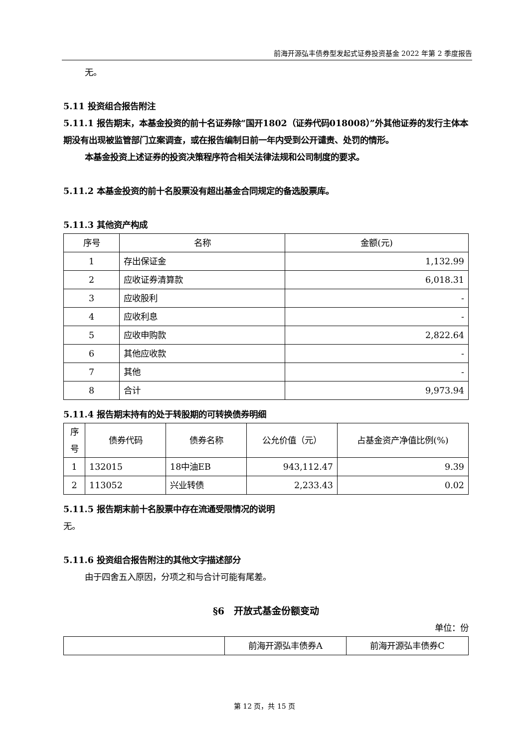前海开源弘丰债券型发起式证券投资基金 2022 年第 2 季度报告
无。
5.11 投资组合报告附注
5.11.1 报告期末，本基金投资的前十名证券除“国开1802（证券代码018008）”外其他证券的发行主体本期没有出现被监管部门立案调查，或在报告编制日前一年内受到公开谴责、处罚的情形。
本基金投资上述证券的投资决策程序符合相关法律法规和公司制度的要求。
5.11.2 本基金投资的前十名股票没有超出基金合同规定的备选股票库。
5.11.3 其他资产构成
| 序号 | 名称 | 金额(元) |
| --- | --- | --- |
| 1 | 存出保证金 | 1,132.99 |
| 2 | 应收证券清算款 | 6,018.31 |
| 3 | 应收股利 | - |
| 4 | 应收利息 | - |
| 5 | 应收申购款 | 2,822.64 |
| 6 | 其他应收款 | - |
| 7 | 其他 | - |
| 8 | 合计 | 9,973.94 |
5.11.4 报告期末持有的处于转股期的可转换债券明细
| 序 号 | 债券代码 | 债券名称 | 公允价值（元） | 占基金资产净值比例(%) |
| --- | --- | --- | --- | --- |
| 1 | 132015 | 18中油EB | 943,112.47 | 9.39 |
| 2 | 113052 | 兴业转债 | 2,233.43 | 0.02 |
5.11.5 报告期末前十名股票中存在流通受限情况的说明
无。
5.11.6 投资组合报告附注的其他文字描述部分
由于四舍五入原因，分项之和与合计可能有尾差。
§6　开放式基金份额变动
单位：份
| | 前海开源弘丰债券A | 前海开源弘丰债券C |
第 12 页，共 15 页